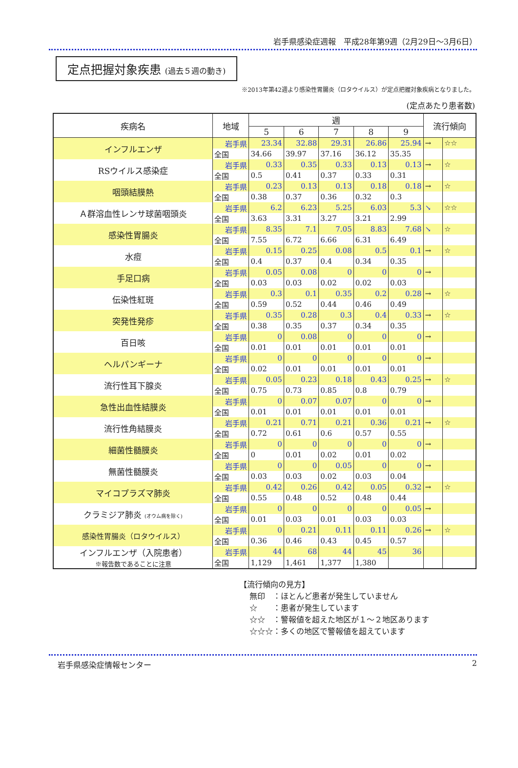岩手県感染症週報　平成28年第9週（2月29日～3月6日）
定点把握対象疾患 (過去５週の動き)
※2013年第42週より感染性胃腸炎（ロタウイルス）が定点把握対象疾病となりました。
(定点あたり患者数)
| 疾病名 | 地域 | 週 | | | | | 流行傾向 | |
| --- | --- | --- | --- | --- | --- | --- | --- | --- |
| | | 5 | 6 | 7 | 8 | 9 | | |
| インフルエンザ | 岩手県 | 23.34 | 32.88 | 29.31 | 26.86 | 25.94 | → | ☆☆ |
| | 全国 | 34.66 | 39.97 | 37.16 | 36.12 | 35.35 | | |
| RSウイルス感染症 | 岩手県 | 0.33 | 0.35 | 0.33 | 0.13 | 0.13 | → | ☆ |
| | 全国 | 0.5 | 0.41 | 0.37 | 0.33 | 0.31 | | |
| 咽頭結膜熱 | 岩手県 | 0.23 | 0.13 | 0.13 | 0.18 | 0.18 | → | ☆ |
| | 全国 | 0.38 | 0.37 | 0.36 | 0.32 | 0.3 | | |
| Ａ群溶血性レンサ球菌咽頭炎 | 岩手県 | 6.2 | 6.23 | 5.25 | 6.03 | 5.3 | ↘ | ☆☆ |
| | 全国 | 3.63 | 3.31 | 3.27 | 3.21 | 2.99 | | |
| 感染性胃腸炎 | 岩手県 | 8.35 | 7.1 | 7.05 | 8.83 | 7.68 | ↘ | ☆ |
| | 全国 | 7.55 | 6.72 | 6.66 | 6.31 | 6.49 | | |
| 水痘 | 岩手県 | 0.15 | 0.25 | 0.08 | 0.5 | 0.1 | → | ☆ |
| | 全国 | 0.4 | 0.37 | 0.4 | 0.34 | 0.35 | | |
| 手足口病 | 岩手県 | 0.05 | 0.08 | 0 | 0 | 0 | → | |
| | 全国 | 0.03 | 0.03 | 0.02 | 0.02 | 0.03 | | |
| 伝染性紅斑 | 岩手県 | 0.3 | 0.1 | 0.35 | 0.2 | 0.28 | → | ☆ |
| | 全国 | 0.59 | 0.52 | 0.44 | 0.46 | 0.49 | | |
| 突発性発疹 | 岩手県 | 0.35 | 0.28 | 0.3 | 0.4 | 0.33 | → | ☆ |
| | 全国 | 0.38 | 0.35 | 0.37 | 0.34 | 0.35 | | |
| 百日咳 | 岩手県 | 0 | 0.08 | 0 | 0 | 0 | → | |
| | 全国 | 0.01 | 0.01 | 0.01 | 0.01 | 0.01 | | |
| ヘルパンギーナ | 岩手県 | 0 | 0 | 0 | 0 | 0 | → | |
| | 全国 | 0.02 | 0.01 | 0.01 | 0.01 | 0.01 | | |
| 流行性耳下腺炎 | 岩手県 | 0.05 | 0.23 | 0.18 | 0.43 | 0.25 | → | ☆ |
| | 全国 | 0.75 | 0.73 | 0.85 | 0.8 | 0.79 | | |
| 急性出血性結膜炎 | 岩手県 | 0 | 0.07 | 0.07 | 0 | 0 | → | |
| | 全国 | 0.01 | 0.01 | 0.01 | 0.01 | 0.01 | | |
| 流行性角結膜炎 | 岩手県 | 0.21 | 0.71 | 0.21 | 0.36 | 0.21 | → | ☆ |
| | 全国 | 0.72 | 0.61 | 0.6 | 0.57 | 0.55 | | |
| 細菌性髄膜炎 | 岩手県 | 0 | 0 | 0 | 0 | 0 | → | |
| | 全国 | 0 | 0.01 | 0.02 | 0.01 | 0.02 | | |
| 無菌性髄膜炎 | 岩手県 | 0 | 0 | 0.05 | 0 | 0 | → | |
| | 全国 | 0.03 | 0.03 | 0.02 | 0.03 | 0.04 | | |
| マイコプラズマ肺炎 | 岩手県 | 0.42 | 0.26 | 0.42 | 0.05 | 0.32 | → | ☆ |
| | 全国 | 0.55 | 0.48 | 0.52 | 0.48 | 0.44 | | |
| クラミジア肺炎 (オウム病を除く) | 岩手県 | 0 | 0 | 0 | 0 | 0.05 | → | |
| | 全国 | 0.01 | 0.03 | 0.01 | 0.03 | 0.03 | | |
| 感染性胃腸炎（ロタウイルス） | 岩手県 | 0 | 0.21 | 0.11 | 0.11 | 0.26 | → | ☆ |
| | 全国 | 0.36 | 0.46 | 0.43 | 0.45 | 0.57 | | |
| インフルエンザ（入院患者） ※報告数であることに注意 | 岩手県 | 44 | 68 | 44 | 45 | 36 | | |
| | 全国 | 1,129 | 1,461 | 1,377 | 1,380 | | | |
【流行傾向の見方】
　 無印　：ほとんど患者が発生していません
　 ☆　　：患者が発生しています
　 ☆☆　：警報値を超えた地区が１～２地区あります
　 ☆☆☆：多くの地区で警報値を超えています
岩手県感染症情報センター 2